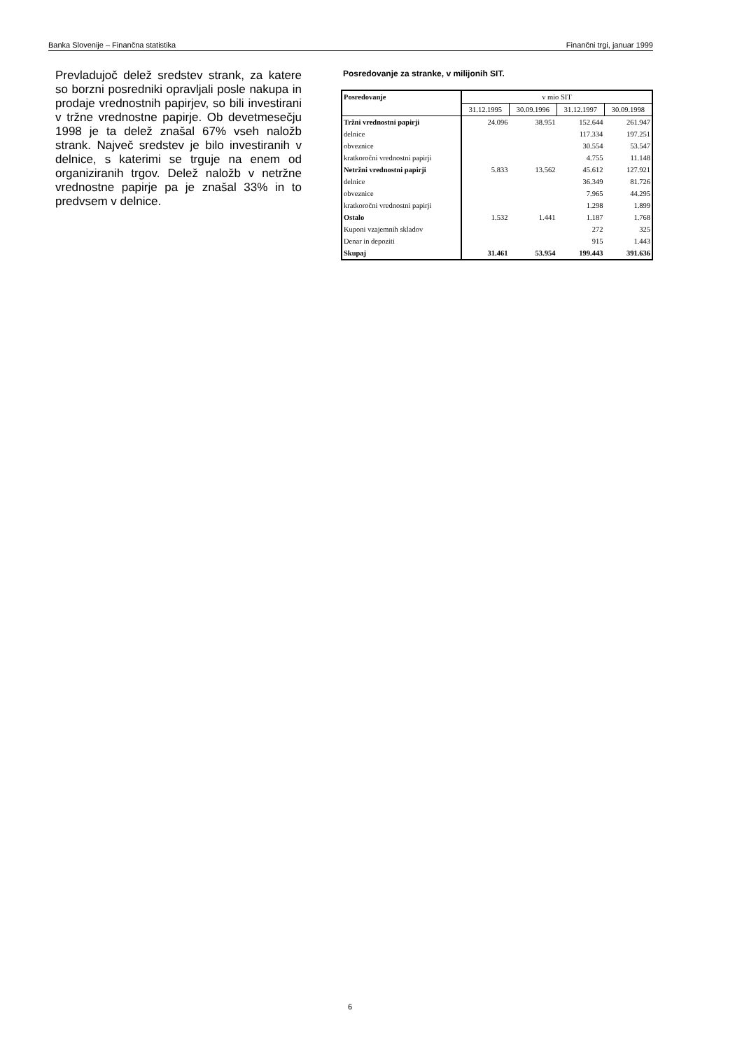Banka Slovenije – Finančna statistika Finančni trgi, januar 1999
Prevladujoč delež sredstev strank, za katere so borzni posredniki opravljali posle nakupa in prodaje vrednostnih papirjev, so bili investirani v tržne vrednostne papirje. Ob devetmesečju 1998 je ta delež znašal 67% vseh naložb strank. Največ sredstev je bilo investiranih v delnice, s katerimi se trguje na enem od organiziranih trgov. Delež naložb v netržne vrednostne papirje pa je znašal 33% in to predvsem v delnice.
Posredovanje za stranke, v milijonih SIT.
| Posredovanje | v mio SIT | | | |
| --- | --- | --- | --- | --- |
| | 31.12.1995 | 30.09.1996 | 31.12.1997 | 30.09.1998 |
| Tržni vrednostni papirji | 24.096 | 38.951 | 152.644 | 261.947 |
| delnice | | | 117.334 | 197.251 |
| obveznice | | | 30.554 | 53.547 |
| kratkoročni vrednostni papirji | | | 4.755 | 11.148 |
| Netržni vrednostni papirji | 5.833 | 13.562 | 45.612 | 127.921 |
| delnice | | | 36.349 | 81.726 |
| obveznice | | | 7.965 | 44.295 |
| kratkoročni vrednostni papirji | | | 1.298 | 1.899 |
| Ostalo | 1.532 | 1.441 | 1.187 | 1.768 |
| Kuponi vzajemnih skladov | | | 272 | 325 |
| Denar in depoziti | | | 915 | 1.443 |
| Skupaj | 31.461 | 53.954 | 199.443 | 391.636 |
6